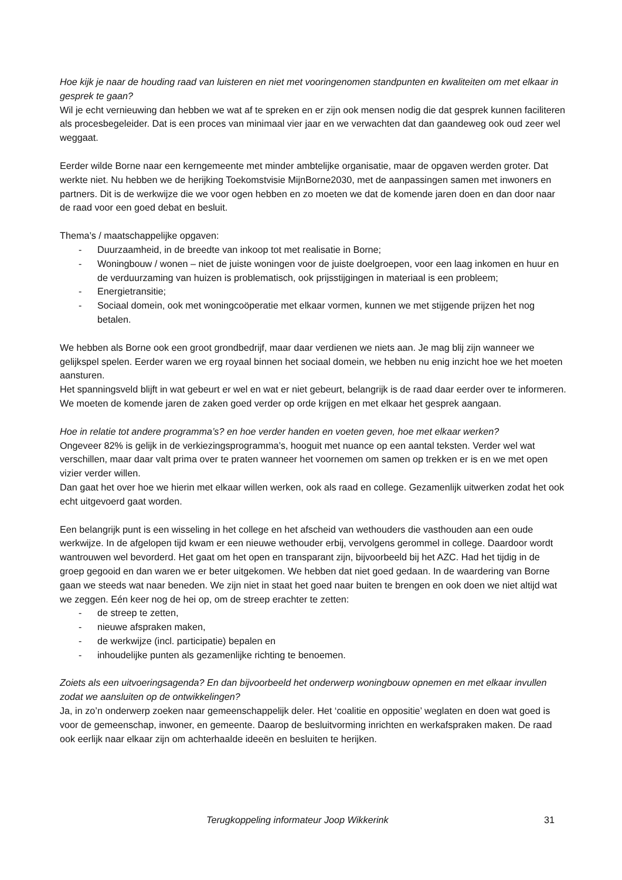Hoe kijk je naar de houding raad van luisteren en niet met vooringenomen standpunten en kwaliteiten om met elkaar in gesprek te gaan?
Wil je echt vernieuwing dan hebben we wat af te spreken en er zijn ook mensen nodig die dat gesprek kunnen faciliteren als procesbegeleider. Dat is een proces van minimaal vier jaar en we verwachten dat dan gaandeweg ook oud zeer wel weggaat.
Eerder wilde Borne naar een kerngemeente met minder ambtelijke organisatie, maar de opgaven werden groter. Dat werkte niet. Nu hebben we de herijking Toekomstvisie MijnBorne2030, met de aanpassingen samen met inwoners en partners. Dit is de werkwijze die we voor ogen hebben en zo moeten we dat de komende jaren doen en dan door naar de raad voor een goed debat en besluit.
Thema’s / maatschappelijke opgaven:
- Duurzaamheid, in de breedte van inkoop tot met realisatie in Borne;
- Woningbouw / wonen – niet de juiste woningen voor de juiste doelgroepen, voor een laag inkomen en huur en de verduurzaming van huizen is problematisch, ook prijsstijgingen in materiaal is een probleem;
- Energietransitie;
- Sociaal domein, ook met woningcoöperatie met elkaar vormen, kunnen we met stijgende prijzen het nog betalen.
We hebben als Borne ook een groot grondbedrijf, maar daar verdienen we niets aan. Je mag blij zijn wanneer we gelijkspel spelen. Eerder waren we erg royaal binnen het sociaal domein, we hebben nu enig inzicht hoe we het moeten aansturen.
Het spanningsveld blijft in wat gebeurt er wel en wat er niet gebeurt, belangrijk is de raad daar eerder over te informeren. We moeten de komende jaren de zaken goed verder op orde krijgen en met elkaar het gesprek aangaan.
Hoe in relatie tot andere programma’s? en hoe verder handen en voeten geven, hoe met elkaar werken?
Ongeveer 82% is gelijk in de verkiezingsprogramma’s, hooguit met nuance op een aantal teksten. Verder wel wat verschillen, maar daar valt prima over te praten wanneer het voornemen om samen op trekken er is en we met open vizier verder willen.
Dan gaat het over hoe we hierin met elkaar willen werken, ook als raad en college. Gezamenlijk uitwerken zodat het ook echt uitgevoerd gaat worden.
Een belangrijk punt is een wisseling in het college en het afscheid van wethouders die vasthouden aan een oude werkwijze. In de afgelopen tijd kwam er een nieuwe wethouder erbij, vervolgens gerommel in college. Daardoor wordt wantrouwen wel bevorderd. Het gaat om het open en transparant zijn, bijvoorbeeld bij het AZC. Had het tijdig in de groep gegooid en dan waren we er beter uitgekomen. We hebben dat niet goed gedaan. In de waardering van Borne gaan we steeds wat naar beneden. We zijn niet in staat het goed naar buiten te brengen en ook doen we niet altijd wat we zeggen. Eén keer nog de hei op, om de streep erachter te zetten:
- de streep te zetten,
- nieuwe afspraken maken,
- de werkwijze (incl. participatie) bepalen en
- inhoudelijke punten als gezamenlijke richting te benoemen.
Zoiets als een uitvoeringsagenda? En dan bijvoorbeeld het onderwerp woningbouw opnemen en met elkaar invullen zodat we aansluiten op de ontwikkelingen?
Ja, in zo’n onderwerp zoeken naar gemeenschappelijk deler. Het ‘coalitie en oppositie’ weglaten en doen wat goed is voor de gemeenschap, inwoner, en gemeente. Daarop de besluitvorming inrichten en werkafspraken maken. De raad ook eerlijk naar elkaar zijn om achterhaalde ideeën en besluiten te herijken.
Terugkoppeling informateur Joop Wikkerink 31